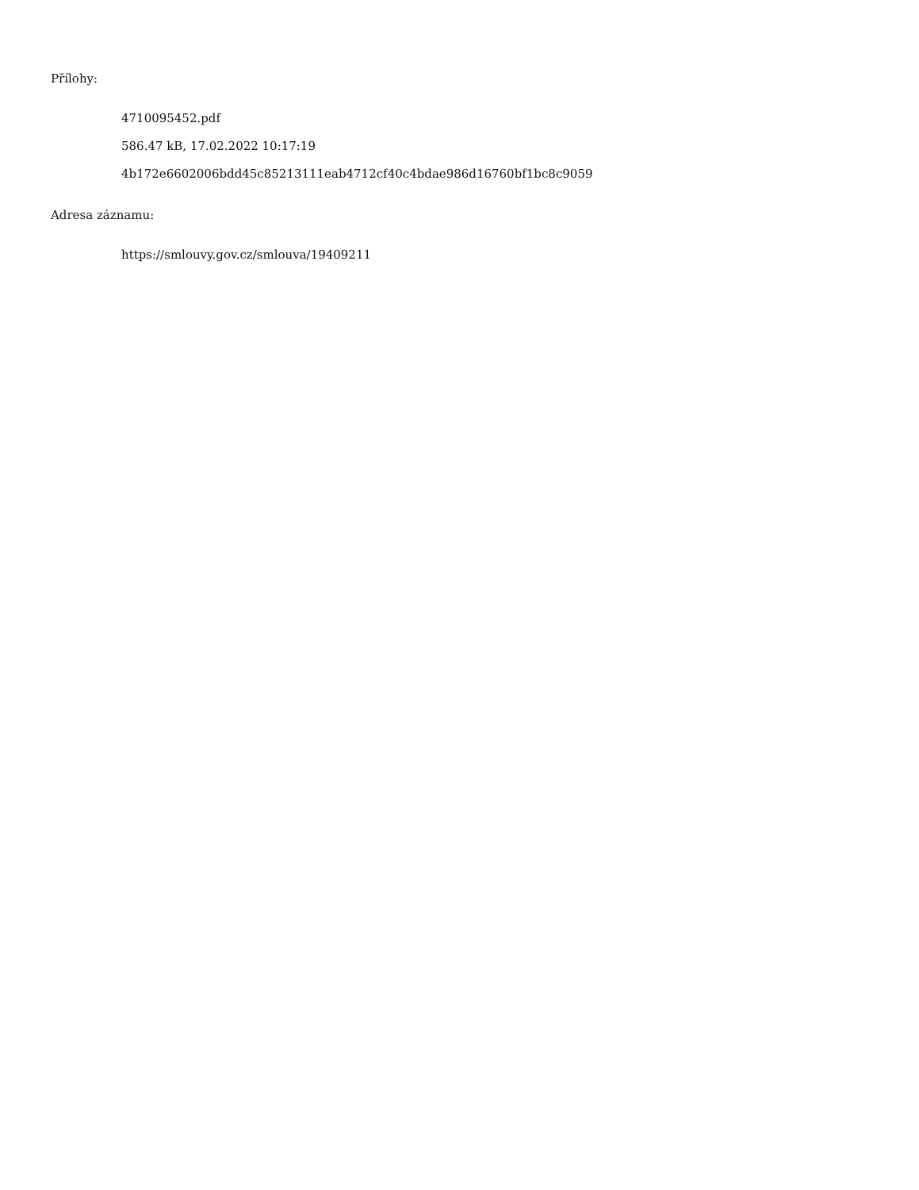Přílohy:
4710095452.pdf
586.47 kB, 17.02.2022 10:17:19
4b172e6602006bdd45c85213111eab4712cf40c4bdae986d16760bf1bc8c9059
Adresa záznamu:
https://smlouvy.gov.cz/smlouva/19409211